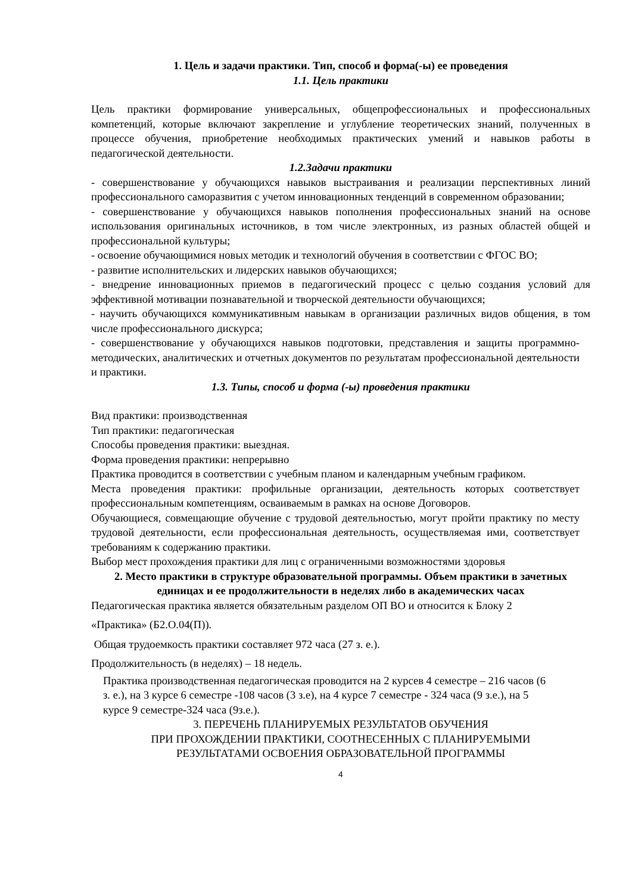1. Цель и задачи практики. Тип, способ и форма(-ы) ее проведения
1.1. Цель практики
Цель практики формирование универсальных, общепрофессиональных и профессиональных компетенций, которые включают закрепление и углубление теоретических знаний, полученных в процессе обучения, приобретение необходимых практических умений и навыков работы в педагогической деятельности.
1.2.Задачи практики
- совершенствование у обучающихся навыков выстраивания и реализации перспективных линий профессионального саморазвития с учетом инновационных тенденций в современном образовании;
- совершенствование у обучающихся навыков пополнения профессиональных знаний на основе использования оригинальных источников, в том числе электронных, из разных областей общей и профессиональной культуры;
- освоение обучающимися новых методик и технологий обучения в соответствии с ФГОС ВО;
- развитие исполнительских и лидерских навыков обучающихся;
- внедрение инновационных приемов в педагогический процесс с целью создания условий для эффективной мотивации познавательной и творческой деятельности обучающихся;
- научить обучающихся коммуникативным навыкам в организации различных видов общения, в том числе профессионального дискурса;
- совершенствование у обучающихся навыков подготовки, представления и защиты программно-методических, аналитических и отчетных документов по результатам профессиональной деятельности и практики.
1.3. Типы, способ и форма (-ы) проведения практики
Вид практики: производственная
Тип практики: педагогическая
Способы проведения практики: выездная.
Форма проведения практики: непрерывно
Практика проводится в соответствии с учебным планом и календарным учебным графиком.
Места проведения практики: профильные организации, деятельность которых соответствует профессиональным компетенциям, осваиваемым в рамках на основе Договоров.
Обучающиеся, совмещающие обучение с трудовой деятельностью, могут пройти практику по месту трудовой деятельности, если профессиональная деятельность, осуществляемая ими, соответствует требованиям к содержанию практики.
Выбор мест прохождения практики для лиц с ограниченными возможностями здоровья
2. Место практики в структуре образовательной программы. Объем практики в зачетных единицах и ее продолжительности в неделях либо в академических часах
Педагогическая практика является обязательным разделом ОП ВО и относится к Блоку 2
«Практика» (Б2.О.04(П)).
Общая трудоемкость практики составляет 972 часа (27 з. е.).
Продолжительность (в неделях) – 18 недель.
Практика производственная педагогическая проводится на 2 курсев 4 семестре – 216 часов (6 з. е.), на 3 курсе 6 семестре -108 часов (3 з.е), на 4 курсе 7 семестре - 324 часа (9 з.е.), на 5 курсе 9 семестре-324 часа (9з.е.).
3. ПЕРЕЧЕНЬ ПЛАНИРУЕМЫХ РЕЗУЛЬТАТОВ ОБУЧЕНИЯ
ПРИ ПРОХОЖДЕНИИ ПРАКТИКИ, СООТНЕСЕННЫХ С ПЛАНИРУЕМЫМИ
РЕЗУЛЬТАТАМИ ОСВОЕНИЯ ОБРАЗОВАТЕЛЬНОЙ ПРОГРАММЫ
4